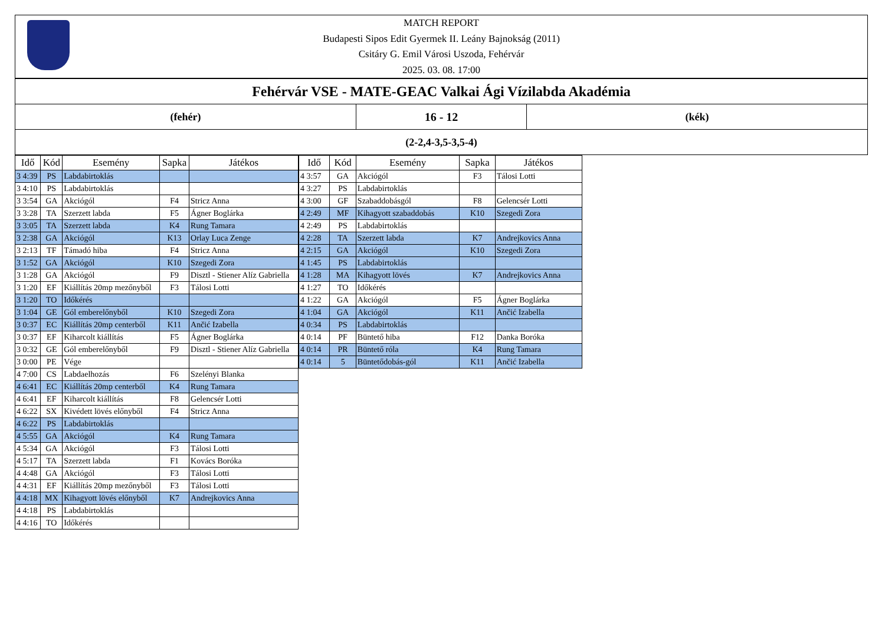MATCH REPORT
Budapesti Sipos Edit Gyermek II. Leány Bajnokság (2011)
Csitáry G. Emil Városi Uszoda, Fehérvár
2025. 03. 08. 17:00
Fehérvár VSE - MATE-GEAC Valkai Ági Vízilabda Akadémia
(fehér) 16 - 12 (kék)
(2-2,4-3,5-3,5-4)
| Idő | Kód | Esemény | Sapka | Játékos |
| --- | --- | --- | --- | --- |
| 3 4:39 | PS | Labdabirtoklás | | |
| 3 4:10 | PS | Labdabirtoklás | | |
| 3 3:54 | GA | Akciógól | F4 | Stricz Anna |
| 3 3:28 | TA | Szerzett labda | F5 | Ágner Boglárka |
| 3 3:05 | TA | Szerzett labda | K4 | Rung Tamara |
| 3 2:38 | GA | Akciógól | K13 | Orlay Luca Zenge |
| 3 2:13 | TF | Támadó hiba | F4 | Stricz Anna |
| 3 1:52 | GA | Akciógól | K10 | Szegedi Zora |
| 3 1:28 | GA | Akciógól | F9 | Disztl - Stiener Alíz Gabriella |
| 3 1:20 | EF | Kiállítás 20mp mezőnyből | F3 | Tálosi Lotti |
| 3 1:20 | TO | Időkérés | | |
| 3 1:04 | GE | Gól emberelőnyből | K10 | Szegedi Zora |
| 3 0:37 | EC | Kiállítás 20mp centerből | K11 | Ančić Izabella |
| 3 0:37 | EF | Kiharcolt kiállítás | F5 | Ágner Boglárka |
| 3 0:32 | GE | Gól emberelőnyből | F9 | Disztl - Stiener Alíz Gabriella |
| 3 0:00 | PE | Vége | | |
| 4 7:00 | CS | Labdaelhozás | F6 | Szelényi Blanka |
| 4 6:41 | EC | Kiállítás 20mp centerből | K4 | Rung Tamara |
| 4 6:41 | EF | Kiharcolt kiállítás | F8 | Gelencsér Lotti |
| 4 6:22 | SX | Kivédett lövés előnyből | F4 | Stricz Anna |
| 4 6:22 | PS | Labdabirtoklás | | |
| 4 5:55 | GA | Akciógól | K4 | Rung Tamara |
| 4 5:34 | GA | Akciógól | F3 | Tálosi Lotti |
| 4 5:17 | TA | Szerzett labda | F1 | Kovács Boróka |
| 4 4:48 | GA | Akciógól | F3 | Tálosi Lotti |
| 4 4:31 | EF | Kiállítás 20mp mezőnyből | F3 | Tálosi Lotti |
| 4 4:18 | MX | Kihagyott lövés előnyből | K7 | Andrejkovics Anna |
| 4 4:18 | PS | Labdabirtoklás | | |
| 4 4:16 | TO | Időkérés | | |
| Idő | Kód | Esemény | Sapka | Játékos |
| --- | --- | --- | --- | --- |
| 4 3:57 | GA | Akciógól | F3 | Tálosi Lotti |
| 4 3:27 | PS | Labdabirtoklás | | |
| 4 3:00 | GF | Szabaddobásgól | F8 | Gelencsér Lotti |
| 4 2:49 | MF | Kihagyott szabaddobás | K10 | Szegedi Zora |
| 4 2:49 | PS | Labdabirtoklás | | |
| 4 2:28 | TA | Szerzett labda | K7 | Andrejkovics Anna |
| 4 2:15 | GA | Akciógól | K10 | Szegedi Zora |
| 4 1:45 | PS | Labdabirtoklás | | |
| 4 1:28 | MA | Kihagyott lövés | K7 | Andrejkovics Anna |
| 4 1:27 | TO | Időkérés | | |
| 4 1:22 | GA | Akciógól | F5 | Ágner Boglárka |
| 4 1:04 | GA | Akciógól | K11 | Ančić Izabella |
| 4 0:34 | PS | Labdabirtoklás | | |
| 4 0:14 | PF | Büntető hiba | F12 | Danka Boróka |
| 4 0:14 | PR | Büntető róla | K4 | Rung Tamara |
| 4 0:14 | 5 | Büntetődobás-gól | K11 | Ančić Izabella |